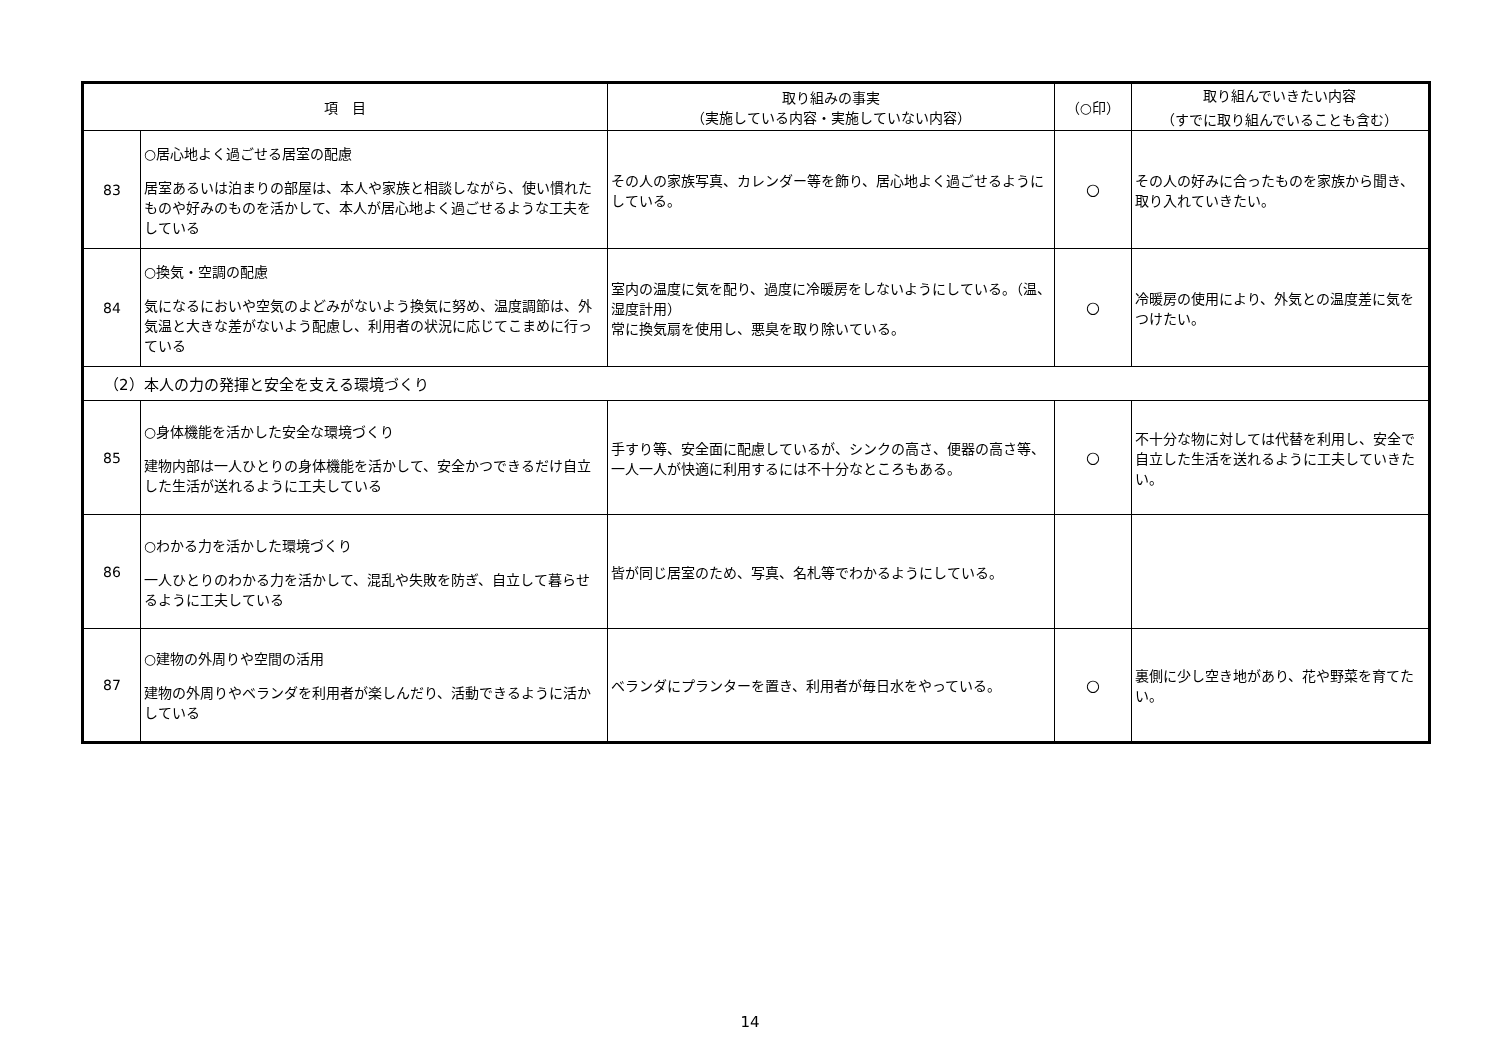| 項 目 | | 取り組みの事実 （実施している内容・実施していない内容） | （○印） | 取り組んでいきたい内容 （すでに取り組んでいることも含む） |
| --- | --- | --- | --- | --- |
| 83 | ○居心地よく過ごせる居室の配慮 居室あるいは泊まりの部屋は、本人や家族と相談しながら、使い慣れたものや好みのものを活かして、本人が居心地よく過ごせるような工夫をしている | その人の家族写真、カレンダー等を飾り、居心地よく過ごせるようにしている。 | ○ | その人の好みに合ったものを家族から聞き、取り入れていきたい。 |
| 84 | ○換気・空調の配慮 気になるにおいや空気のよどみがないよう換気に努め、温度調節は、外気温と大きな差がないよう配慮し、利用者の状況に応じてこまめに行っている | 室内の温度に気を配り、過度に冷暖房をしないようにしている。（温、湿度計用） 常に換気扇を使用し、悪臭を取り除いている。 | ○ | 冷暖房の使用により、外気との温度差に気をつけたい。 |
| （2）本人の力の発揮と安全を支える環境づくり | | | | |
| 85 | ○身体機能を活かした安全な環境づくり 建物内部は一人ひとりの身体機能を活かして、安全かつできるだけ自立した生活が送れるように工夫している | 手すり等、安全面に配慮しているが、シンクの高さ、便器の高さ等、一人一人が快適に利用するには不十分なところもある。 | ○ | 不十分な物に対しては代替を利用し、安全で自立した生活を送れるように工夫していきたい。 |
| 86 | ○わかる力を活かした環境づくり 一人ひとりのわかる力を活かして、混乱や失敗を防ぎ、自立して暮らせるように工夫している | 皆が同じ居室のため、写真、名札等でわかるようにしている。 | | |
| 87 | ○建物の外周りや空間の活用 建物の外周りやベランダを利用者が楽しんだり、活動できるように活かしている | ベランダにプランターを置き、利用者が毎日水をやっている。 | ○ | 裏側に少し空き地があり、花や野菜を育てたい。 |
14